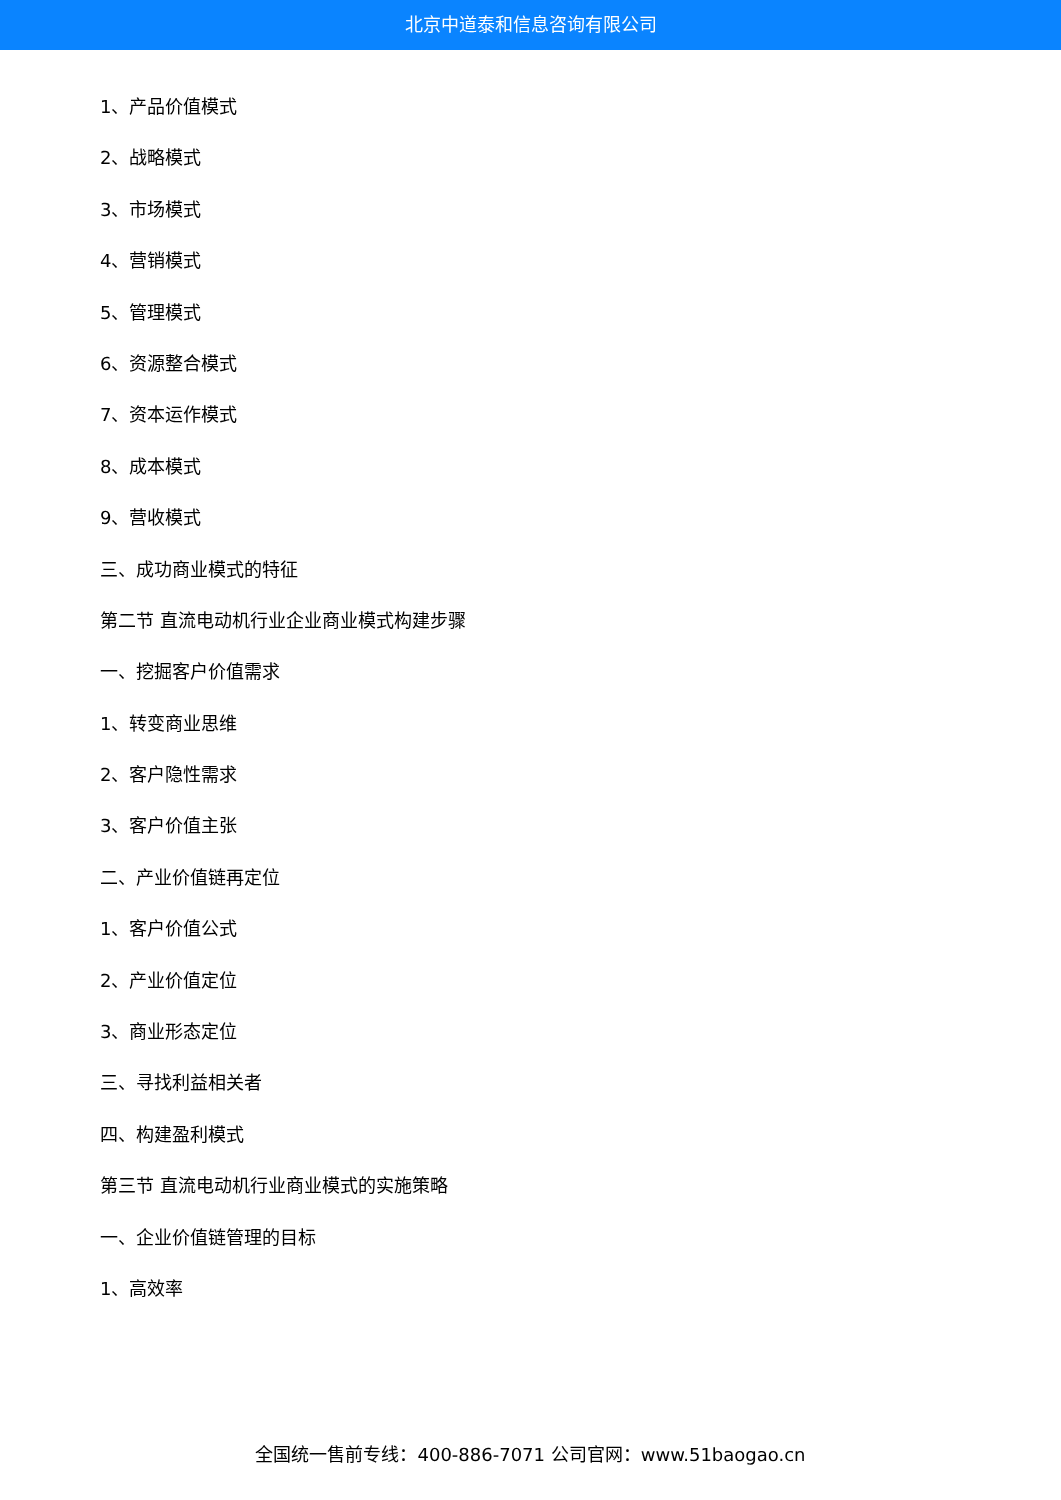北京中道泰和信息咨询有限公司
1、产品价值模式
2、战略模式
3、市场模式
4、营销模式
5、管理模式
6、资源整合模式
7、资本运作模式
8、成本模式
9、营收模式
三、成功商业模式的特征
第二节 直流电动机行业企业商业模式构建步骤
一、挖掘客户价值需求
1、转变商业思维
2、客户隐性需求
3、客户价值主张
二、产业价值链再定位
1、客户价值公式
2、产业价值定位
3、商业形态定位
三、寻找利益相关者
四、构建盈利模式
第三节 直流电动机行业商业模式的实施策略
一、企业价值链管理的目标
1、高效率
全国统一售前专线：400-886-7071 公司官网：www.51baogao.cn